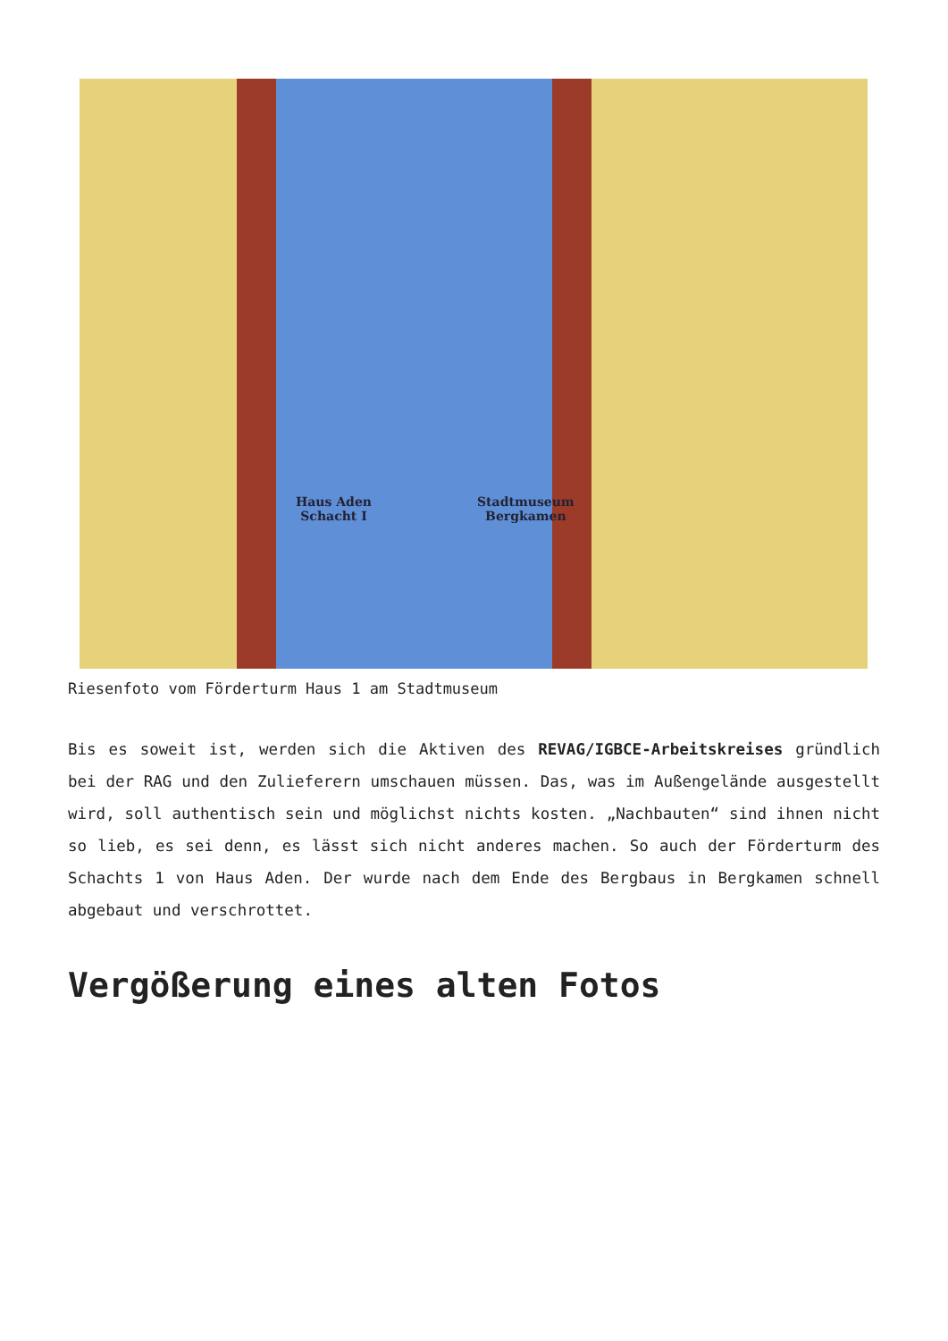Haus Aden
Schacht I
Stadtmuseum
Bergkamen
Riesenfoto vom Förderturm Haus 1 am Stadtmuseum
Bis es soweit ist, werden sich die Aktiven des REVAG/IGBCE-Arbeitskreises gründlich bei der RAG und den Zulieferern umschauen müssen. Das, was im Außengelände ausgestellt wird, soll authentisch sein und möglichst nichts kosten. „Nachbauten“ sind ihnen nicht so lieb, es sei denn, es lässt sich nicht anderes machen. So auch der Förderturm des Schachts 1 von Haus Aden. Der wurde nach dem Ende des Bergbaus in Bergkamen schnell abgebaut und verschrottet.
Vergößerung eines alten Fotos